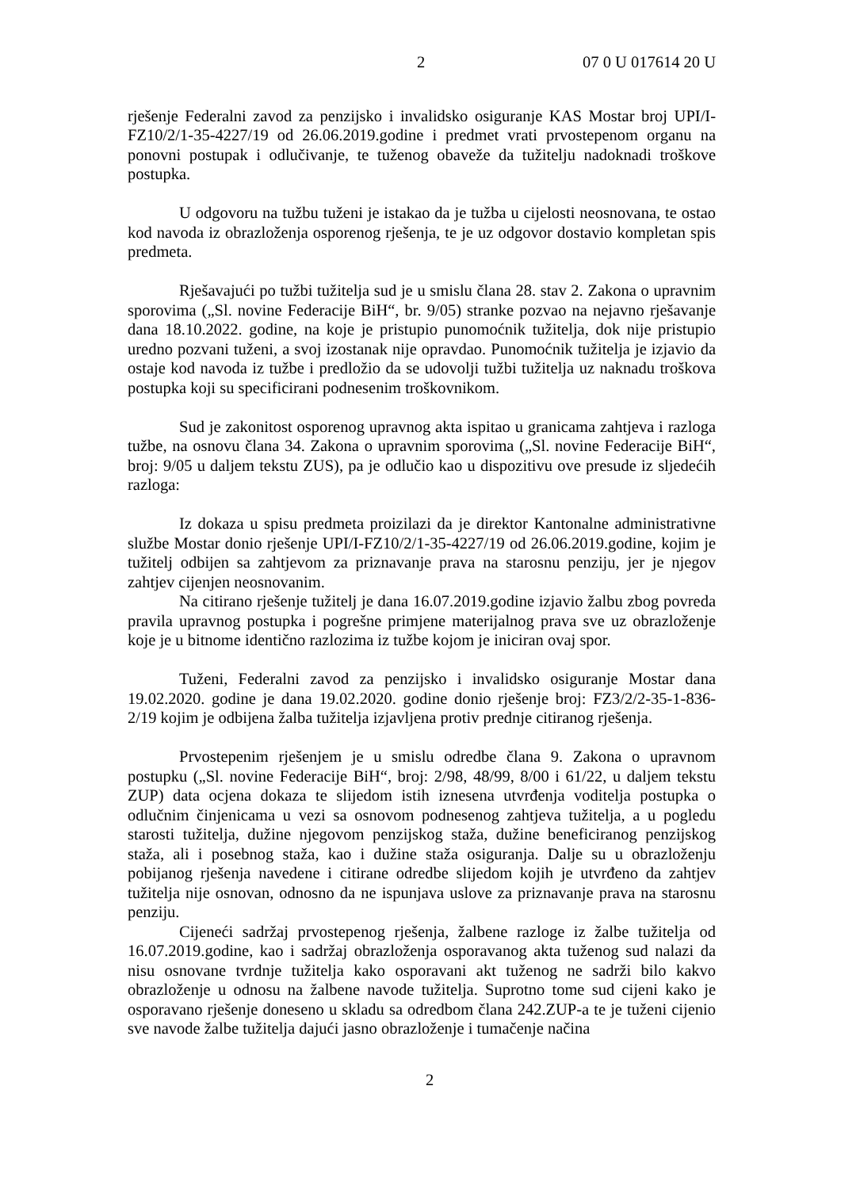2 07 0 U 017614 20 U
rješenje Federalni zavod za penzijsko i invalidsko osiguranje KAS Mostar broj UPI/I-FZ10/2/1-35-4227/19 od 26.06.2019.godine i predmet vrati prvostepenom organu na ponovni postupak i odlučivanje, te tuženog obaveže da tužitelju nadoknadi troškove postupka.
U odgovoru na tužbu tuženi je istakao da je tužba u cijelosti neosnovana, te ostao kod navoda iz obrazloženja osporenog rješenja, te je uz odgovor dostavio kompletan spis predmeta.
Rješavajući po tužbi tužitelja sud je u smislu člana 28. stav 2. Zakona o upravnim sporovima („Sl. novine Federacije BiH“, br. 9/05) stranke pozvao na nejavno rješavanje dana 18.10.2022. godine, na koje je pristupio punomoćnik tužitelja, dok nije pristupio uredno pozvani tuženi, a svoj izostanak nije opravdao. Punomoćnik tužitelja je izjavio da ostaje kod navoda iz tužbe i predložio da se udovolji tužbi tužitelja uz naknadu troškova postupka koji su specificirani podnesenim troškovnikom.
Sud je zakonitost osporenog upravnog akta ispitao u granicama zahtjeva i razloga tužbe, na osnovu člana 34. Zakona o upravnim sporovima („Sl. novine Federacije BiH“, broj: 9/05 u daljem tekstu ZUS), pa je odlučio kao u dispozitivu ove presude iz sljedećih razloga:
Iz dokaza u spisu predmeta proizilazi da je direktor Kantonalne administrativne službe Mostar donio rješenje UPI/I-FZ10/2/1-35-4227/19 od 26.06.2019.godine, kojim je tužitelj odbijen sa zahtjevom za priznavanje prava na starosnu penziju, jer je njegov zahtjev cijenjen neosnovanim.
Na citirano rješenje tužitelj je dana 16.07.2019.godine izjavio žalbu zbog povreda pravila upravnog postupka i pogrešne primjene materijalnog prava sve uz obrazloženje koje je u bitnome identično razlozima iz tužbe kojom je iniciran ovaj spor.
Tuženi, Federalni zavod za penzijsko i invalidsko osiguranje Mostar dana 19.02.2020. godine je dana 19.02.2020. godine donio rješenje broj: FZ3/2/2-35-1-836-2/19 kojim je odbijena žalba tužitelja izjavljena protiv prednje citiranog rješenja.
Prvostepenim rješenjem je u smislu odredbe člana 9. Zakona o upravnom postupku („Sl. novine Federacije BiH“, broj: 2/98, 48/99, 8/00 i 61/22, u daljem tekstu ZUP) data ocjena dokaza te slijedom istih iznesena utvrđenja voditelja postupka o odlučnim činjenicama u vezi sa osnovom podnesenog zahtjeva tužitelja, a u pogledu starosti tužitelja, dužine njegovom penzijskog staža, dužine beneficiranog penzijskog staža, ali i posebnog staža, kao i dužine staža osiguranja. Dalje su u obrazloženju pobijanog rješenja navedene i citirane odredbe slijedom kojih je utvrđeno da zahtjev tužitelja nije osnovan, odnosno da ne ispunjava uslove za priznavanje prava na starosnu penziju.
Cijeneći sadržaj prvostepenog rješenja, žalbene razloge iz žalbe tužitelja od 16.07.2019.godine, kao i sadržaj obrazloženja osporavanog akta tuženog sud nalazi da nisu osnovane tvrdnje tužitelja kako osporavani akt tuženog ne sadrži bilo kakvo obrazloženje u odnosu na žalbene navode tužitelja. Suprotno tome sud cijeni kako je osporavano rješenje doneseno u skladu sa odredbom člana 242.ZUP-a te je tuženi cijenio sve navode žalbe tužitelja dajući jasno obrazloženje i tumačenje načina
2